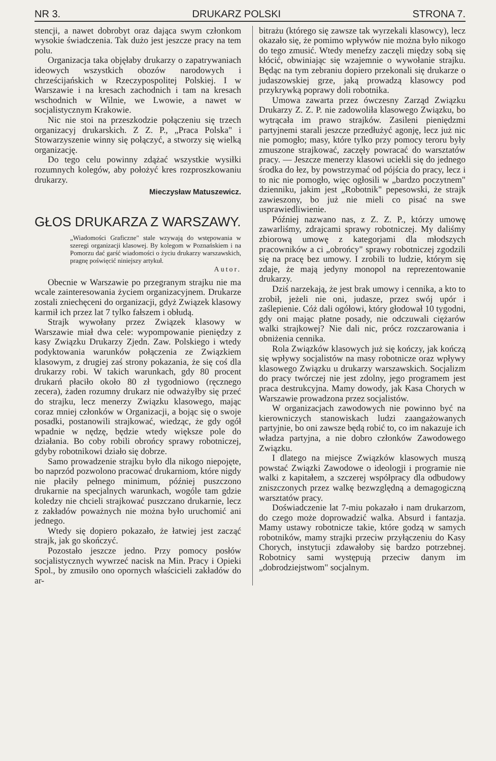NR 3. DRUKARZ POLSKI STRONA 7.
stencji, a nawet dobrobyt oraz dająca swym członkom wysokie świadczenia. Tak dużo jest jeszcze pracy na tem polu.
Organizacja taka objęłaby drukarzy o zapatrywaniach ideowych wszystkich obozów narodowych i chrześcijańskich w Rzeczypospolitej Polskiej. I w Warszawie i na kresach zachodnich i tam na kresach wschodnich w Wilnie, we Lwowie, a nawet w socjalistycznym Krakowie.
Nic nie stoi na przeszkodzie połączeniu się trzech organizacyj drukarskich. Z Z. P., „Praca Polska" i Stowarzyszenie winny się połączyć, a stworzy się wielką organizację.
Do tego celu powinny zdążać wszystkie wysiłki rozumnych kolegów, aby położyć kres rozproszkowaniu drukarzy.
Mieczysław Matuszewicz.
GŁOS DRUKARZA Z WARSZAWY.
„Wiadomości Graficzne" stale wzywają do wstępowania w szeregi organizacji klasowej. By kolegom w Poznańskiem i na Pomorzu dać garść wiadomości o życiu drukarzy warszawskich, pragnę poświęcić niniejszy artykuł.
Autor.
Obecnie w Warszawie po przegranym strajku nie ma wcale zainteresowania życiem organizacyjnem. Drukarze zostali zniechęceni do organizacji, gdyż Związek klasowy karmił ich przez lat 7 tylko fałszem i obłudą.
Strajk wywołany przez Związek klasowy w Warszawie miał dwa cele: wypompowanie pieniędzy z kasy Związku Drukarzy Zjedn. Zaw. Polskiego i wtedy podyktowania warunków połączenia ze Związkiem klasowym, z drugiej zaś strony pokazania, że się coś dla drukarzy robi. W takich warunkach, gdy 80 procent drukarń płaciło około 80 zł tygodniowo (ręcznego zecera), żaden rozumny drukarz nie odważyłby się przeć do strajku, lecz menerzy Związku klasowego, mając coraz mniej członków w Organizacji, a bojąc się o swoje posadki, postanowili strajkować, wiedząc, że gdy ogół wpadnie w nędzę, będzie wtedy większe pole do działania. Bo coby robili obrońcy sprawy robotniczej, gdyby robotnikowi działo się dobrze.
Samo prowadzenie strajku było dla nikogo niepojęte, bo naprzód pozwolono pracować drukarniom, które nigdy nie płaciły pełnego minimum, później puszczono drukarnie na specjalnych warunkach, wogóle tam gdzie koledzy nie chcieli strajkować puszczano drukarnie, lecz z zakładów poważnych nie można było uruchomić ani jednego.
Wtedy się dopiero pokazało, że łatwiej jest zacząć strajk, jak go skończyć.
Pozostało jeszcze jedno. Przy pomocy posłów socjalistycznych wywrzeć nacisk na Min. Pracy i Opieki Spol., by zmusiło ono opornych właścicieli zakładów do ar-
bitrażu (którego się zawsze tak wyrzekali klasowcy), lecz okazało się, że pomimo wpływów nie można było nikogo do tego zmusić. Wtedy menefzy zaczęli między sobą się kłócić, obwiniając się wzajemnie o wywołanie strajku. Będąc na tym zebraniu dopiero przekonali się drukarze o judaszowskiej grze, jaką prowadzą klasowcy pod przykrywką poprawy doli robotnika.
Umowa zawarta przez ówczesny Zarząd Związku Drukarzy Z. Z. P. nie zadowoliła klasowego Związku, bo wytrącała im prawo strajków. Zasileni pieniędzmi partyjnemi starali jeszcze przedłużyć agonję, lecz już nic nie pomogło; masy, które tylko przy pomocy teroru były zmuszone strajkować, zaczęły powracać do warsztatów pracy. — Jeszcze menerzy klasowi uciekli się do jednego środka do łez, by powstrzymać od pójścia do pracy, lecz i to nic nie pomogło, więc ogłosili w „bardzo poczytnem" dzienniku, jakim jest „Robotnik" pepesowski, że strajk zawieszony, bo już nie mieli co pisać na swe usprawiedliwienie.
Później nazwano nas, z Z. Z. P., którzy umowę zawarliśmy, zdrajcami sprawy robotniczej. My daliśmy zbiorową umowę z kategorjami dla młodszych pracowników a ci „obrońcy" sprawy robotniczej zgodzili się na pracę bez umowy. I zrobili to ludzie, którym się zdaje, że mają jedyny monopol na reprezentowanie drukarzy.
Dziś narzekają, że jest brak umowy i cennika, a kto to zrobił, jeżeli nie oni, judasze, przez swój upór i zaślepienie. Cóż dali ogółowi, który głodował 10 tygodni, gdy oni mając płatne posady, nie odczuwali ciężarów walki strajkowej? Nie dali nic, prócz rozczarowania i obniżenia cennika.
Rola Związków klasowych już się kończy, jak kończą się wpływy socjalistów na masy robotnicze oraz wpływy klasowego Związku u drukarzy warszawskich. Socjalizm do pracy twórczej nie jest zdolny, jego programem jest praca destrukcyjna. Mamy dowody, jak Kasa Chorych w Warszawie prowadzona przez socjalistów.
W organizacjach zawodowych nie powinno być na kierowniczych stanowiskach ludzi zaangażowanych partyjnie, bo oni zawsze będą robić to, co im nakazuje ich władza partyjna, a nie dobro członków Zawodowego Związku.
I dlatego na miejsce Związków klasowych muszą powstać Związki Zawodowe o ideologji i programie nie walki z kapitałem, a szczerej współpracy dla odbudowy zniszczonych przez walkę bezwzględną a demagogiczną warsztatów pracy.
Doświadczenie lat 7-miu pokazało i nam drukarzom, do czego może doprowadzić walka. Absurd i fantazja. Mamy ustawy robotnicze takie, które godzą w samych robotników, mamy strajki przeciw przyłączeniu do Kasy Chorych, instytucji zdawałoby się bardzo potrzebnej. Robotnicy sami występują przeciw danym im „dobrodziejstwom" socjalnym.